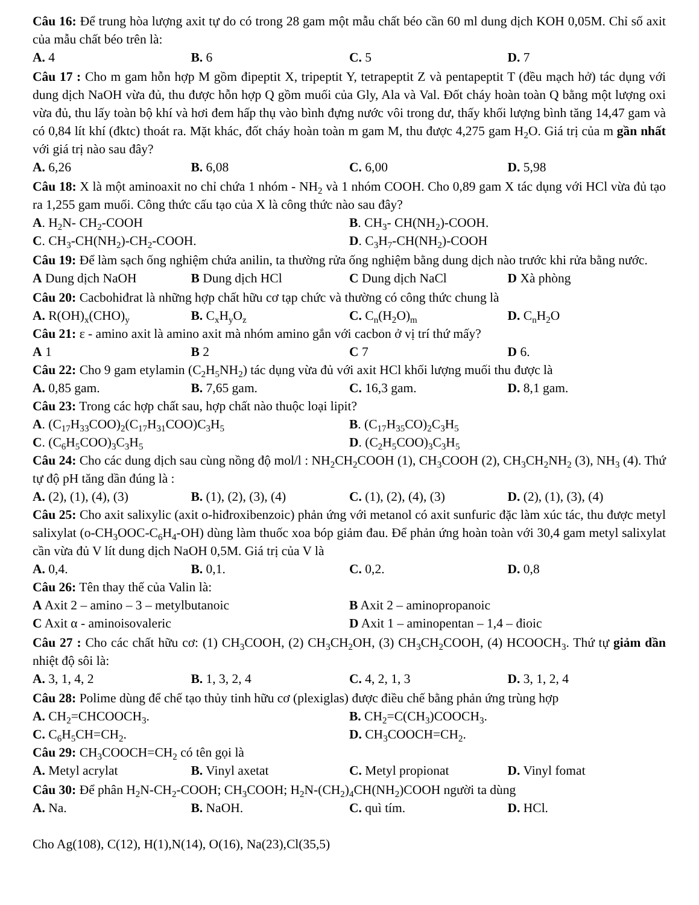Câu 16: Để trung hòa lượng axit tự do có trong 28 gam một mẫu chất béo cần 60 ml dung dịch KOH 0,05M. Chỉ số axit của mẫu chất béo trên là:
A. 4 B. 6 C. 5 D. 7
Câu 17 : Cho m gam hỗn hợp M gồm đipeptit X, tripeptit Y, tetrapeptit Z và pentapeptit T (đều mạch hở) tác dụng với dung dịch NaOH vừa đủ, thu được hỗn hợp Q gồm muối của Gly, Ala và Val. Đốt cháy hoàn toàn Q bằng một lượng oxi vừa đủ, thu lấy toàn bộ khí và hơi đem hấp thụ vào bình đựng nước vôi trong dư, thấy khối lượng bình tăng 14,47 gam và có 0,84 lít khí (đktc) thoát ra. Mặt khác, đốt cháy hoàn toàn m gam M, thu được 4,275 gam H<sub>2</sub>O. Giá trị của m gần nhất với giá trị nào sau đây?
A. 6,26 B. 6,08 C. 6,00 D. 5,98
Câu 18: X là một aminoaxit no chỉ chứa 1 nhóm - NH<sub>2</sub> và 1 nhóm COOH. Cho 0,89 gam X tác dụng với HCl vừa đủ tạo ra 1,255 gam muối. Công thức cấu tạo của X là công thức nào sau đây?
A. H<sub>2</sub>N- CH<sub>2</sub>-COOH B. CH<sub>3</sub>- CH(NH<sub>2</sub>)-COOH.
C. CH<sub>3</sub>-CH(NH<sub>2</sub>)-CH<sub>2</sub>-COOH. D. C<sub>3</sub>H<sub>7</sub>-CH(NH<sub>2</sub>)-COOH
Câu 19: Để làm sạch ống nghiệm chứa anilin, ta thường rửa ống nghiệm bằng dung dịch nào trước khi rửa bằng nước.
A Dung dịch NaOH B Dung dịch HCl C Dung dịch NaCl D Xà phòng
Câu 20: Cacbohiđrat là những hợp chất hữu cơ tạp chức và thường có công thức chung là
A. R(OH)<sub>x</sub>(CHO)<sub>y</sub> B. C<sub>x</sub>H<sub>y</sub>O<sub>z</sub> C. C<sub>n</sub>(H<sub>2</sub>O)<sub>m</sub> D. C<sub>n</sub>H<sub>2</sub>O
Câu 21: ε - amino axit là amino axit mà nhóm amino gắn với cacbon ở vị trí thứ mấy?
A 1 B 2 C 7 D 6.
Câu 22: Cho 9 gam etylamin (C<sub>2</sub>H<sub>5</sub>NH<sub>2</sub>) tác dụng vừa đủ với axit HCl khối lượng muối thu được là
A. 0,85 gam. B. 7,65 gam. C. 16,3 gam. D. 8,1 gam.
Câu 23: Trong các hợp chất sau, hợp chất nào thuộc loại lipit?
A. (C<sub>17</sub>H<sub>33</sub>COO)<sub>2</sub>(C<sub>17</sub>H<sub>31</sub>COO)C<sub>3</sub>H<sub>5</sub> B. (C<sub>17</sub>H<sub>35</sub>CO)<sub>2</sub>C<sub>3</sub>H<sub>5</sub>
C. (C<sub>6</sub>H<sub>5</sub>COO)<sub>3</sub>C<sub>3</sub>H<sub>5</sub> D. (C<sub>2</sub>H<sub>5</sub>COO)<sub>3</sub>C<sub>3</sub>H<sub>5</sub>
Câu 24: Cho các dung dịch sau cùng nồng độ mol/l : NH<sub>2</sub>CH<sub>2</sub>COOH (1), CH<sub>3</sub>COOH (2), CH<sub>3</sub>CH<sub>2</sub>NH<sub>2</sub> (3), NH<sub>3</sub> (4). Thứ tự độ pH tăng dần đúng là :
A. (2), (1), (4), (3) B. (1), (2), (3), (4) C. (1), (2), (4), (3) D. (2), (1), (3), (4)
Câu 25: Cho axit salixylic (axit o-hiđroxibenzoic) phản ứng với metanol có axit sunfuric đặc làm xúc tác, thu được metyl salixylat (o-CH<sub>3</sub>OOC-C<sub>6</sub>H<sub>4</sub>-OH) dùng làm thuốc xoa bóp giảm đau. Để phản ứng hoàn toàn với 30,4 gam metyl salixylat cần vừa đủ V lít dung dịch NaOH 0,5M. Giá trị của V là
A. 0,4. B. 0,1. C. 0,2. D. 0,8
Câu 26: Tên thay thế của Valin là:
A Axit 2 – amino – 3 – metylbutanoic B Axit 2 – aminopropanoic
C Axit α - aminoisovaleric D Axit 1 – aminopentan – 1,4 – đioic
Câu 27 : Cho các chất hữu cơ: (1) CH<sub>3</sub>COOH, (2) CH<sub>3</sub>CH<sub>2</sub>OH, (3) CH<sub>3</sub>CH<sub>2</sub>COOH, (4) HCOOCH<sub>3</sub>. Thứ tự giảm dần nhiệt độ sôi là:
A. 3, 1, 4, 2 B. 1, 3, 2, 4 C. 4, 2, 1, 3 D. 3, 1, 2, 4
Câu 28: Polime dùng để chế tạo thủy tinh hữu cơ (plexiglas) được điều chế bằng phản ứng trùng hợp
A. CH<sub>2</sub>=CHCOOCH<sub>3</sub>. B. CH<sub>2</sub>=C(CH<sub>3</sub>)COOCH<sub>3</sub>.
C. C<sub>6</sub>H<sub>5</sub>CH=CH<sub>2</sub>. D. CH<sub>3</sub>COOCH=CH<sub>2</sub>.
Câu 29: CH<sub>3</sub>COOCH=CH<sub>2</sub> có tên gọi là
A. Metyl acrylat B. Vinyl axetat C. Metyl propionat D. Vinyl fomat
Câu 30: Để phân H<sub>2</sub>N-CH<sub>2</sub>-COOH; CH<sub>3</sub>COOH; H<sub>2</sub>N-(CH<sub>2</sub>)<sub>4</sub>CH(NH<sub>2</sub>)COOH người ta dùng
A. Na. B. NaOH. C. quì tím. D. HCl.
Cho Ag(108), C(12), H(1),N(14), O(16), Na(23),Cl(35,5)